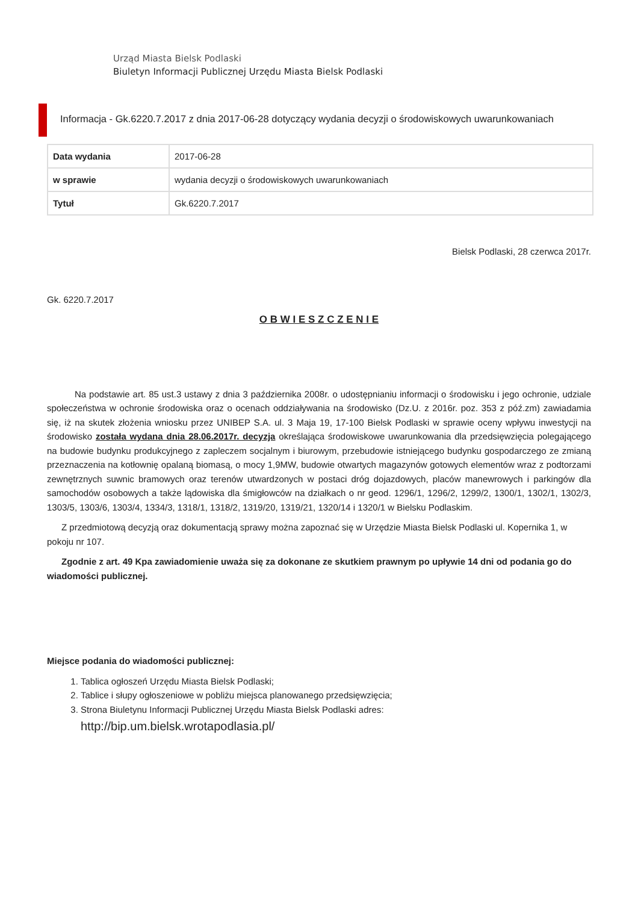Urząd Miasta Bielsk Podlaski
Biuletyn Informacji Publicznej Urzędu Miasta Bielsk Podlaski
Informacja - Gk.6220.7.2017 z dnia 2017-06-28 dotyczący wydania decyzji o środowiskowych uwarunkowaniach
| Data wydania | 2017-06-28 |
| w sprawie | wydania decyzji o środowiskowych uwarunkowaniach |
| Tytuł | Gk.6220.7.2017 |
Bielsk Podlaski, 28 czerwca 2017r.
Gk. 6220.7.2017
O B W I E S Z C Z E N I E
Na podstawie art. 85 ust.3 ustawy z dnia 3 października 2008r. o udostępnianiu informacji o środowisku i jego ochronie, udziale społeczeństwa w ochronie środowiska oraz o ocenach oddziaływania na środowisko (Dz.U. z 2016r. poz. 353 z póź.zm) zawiadamia się, iż na skutek złożenia wniosku przez UNIBEP S.A. ul. 3 Maja 19, 17-100 Bielsk Podlaski w sprawie oceny wpływu inwestycji na środowisko została wydana dnia 28.06.2017r. decyzja określająca środowiskowe uwarunkowania dla przedsięwzięcia polegającego na budowie budynku produkcyjnego z zapleczem socjalnym i biurowym, przebudowie istniejącego budynku gospodarczego ze zmianą przeznaczenia na kotłownię opalaną biomasą, o mocy 1,9MW, budowie otwartych magazynów gotowych elementów wraz z podtorzami zewnętrznych suwnic bramowych oraz terenów utwardzonych w postaci dróg dojazdowych, placów manewrowych i parkingów dla samochodów osobowych a także lądowiska dla śmigłowców na działkach o nr geod. 1296/1, 1296/2, 1299/2, 1300/1, 1302/1, 1302/3, 1303/5, 1303/6, 1303/4, 1334/3, 1318/1, 1318/2, 1319/20, 1319/21, 1320/14 i 1320/1 w Bielsku Podlaskim.
Z przedmiotową decyzją oraz dokumentacją sprawy można zapoznać się w Urzędzie Miasta Bielsk Podlaski ul. Kopernika 1, w pokoju nr 107.
Zgodnie z art. 49 Kpa zawiadomienie uważa się za dokonane ze skutkiem prawnym po upływie 14 dni od podania go do wiadomości publicznej.
Miejsce podania do wiadomości publicznej:
1. Tablica ogłoszeń Urzędu Miasta Bielsk Podlaski;
2. Tablice i słupy ogłoszeniowe w pobliżu miejsca planowanego przedsięwzięcia;
3. Strona Biuletynu Informacji Publicznej Urzędu Miasta Bielsk Podlaski adres:
http://bip.um.bielsk.wrotapodlasia.pl/